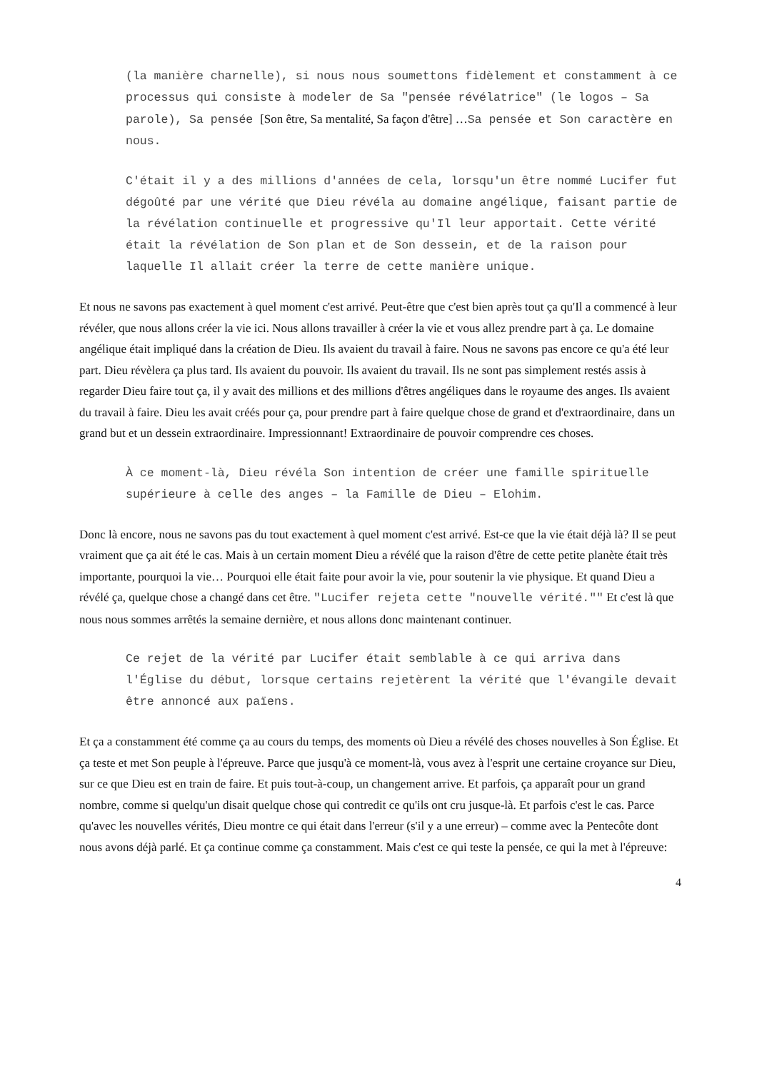(la manière charnelle), si nous nous soumettons fidèlement et constamment à ce processus qui consiste à modeler de Sa "pensée révélatrice" (le logos – Sa parole), Sa pensée [Son être, Sa mentalité, Sa façon d'être] …Sa pensée et Son caractère en nous.
C'était il y a des millions d'années de cela, lorsqu'un être nommé Lucifer fut dégoûté par une vérité que Dieu révéla au domaine angélique, faisant partie de la révélation continuelle et progressive qu'Il leur apportait. Cette vérité était la révélation de Son plan et de Son dessein, et de la raison pour laquelle Il allait créer la terre de cette manière unique.
Et nous ne savons pas exactement à quel moment c'est arrivé. Peut-être que c'est bien après tout ça qu'Il a commencé à leur révéler, que nous allons créer la vie ici. Nous allons travailler à créer la vie et vous allez prendre part à ça. Le domaine angélique était impliqué dans la création de Dieu. Ils avaient du travail à faire. Nous ne savons pas encore ce qu'a été leur part. Dieu révèlera ça plus tard. Ils avaient du pouvoir. Ils avaient du travail. Ils ne sont pas simplement restés assis à regarder Dieu faire tout ça, il y avait des millions et des millions d'êtres angéliques dans le royaume des anges. Ils avaient du travail à faire. Dieu les avait créés pour ça, pour prendre part à faire quelque chose de grand et d'extraordinaire, dans un grand but et un dessein extraordinaire. Impressionnant! Extraordinaire de pouvoir comprendre ces choses.
À ce moment-là, Dieu révéla Son intention de créer une famille spirituelle supérieure à celle des anges – la Famille de Dieu – Elohim.
Donc là encore, nous ne savons pas du tout exactement à quel moment c'est arrivé. Est-ce que la vie était déjà là? Il se peut vraiment que ça ait été le cas. Mais à un certain moment Dieu a révélé que la raison d'être de cette petite planète était très importante, pourquoi la vie… Pourquoi elle était faite pour avoir la vie, pour soutenir la vie physique. Et quand Dieu a révélé ça, quelque chose a changé dans cet être. "Lucifer rejeta cette "nouvelle vérité."" Et c'est là que nous nous sommes arrêtés la semaine dernière, et nous allons donc maintenant continuer.
Ce rejet de la vérité par Lucifer était semblable à ce qui arriva dans l'Église du début, lorsque certains rejetèrent la vérité que l'évangile devait être annoncé aux païens.
Et ça a constamment été comme ça au cours du temps, des moments où Dieu a révélé des choses nouvelles à Son Église. Et ça teste et met Son peuple à l'épreuve. Parce que jusqu'à ce moment-là, vous avez à l'esprit une certaine croyance sur Dieu, sur ce que Dieu est en train de faire. Et puis tout-à-coup, un changement arrive. Et parfois, ça apparaît pour un grand nombre, comme si quelqu'un disait quelque chose qui contredit ce qu'ils ont cru jusque-là. Et parfois c'est le cas. Parce qu'avec les nouvelles vérités, Dieu montre ce qui était dans l'erreur (s'il y a une erreur) – comme avec la Pentecôte dont nous avons déjà parlé. Et ça continue comme ça constamment. Mais c'est ce qui teste la pensée, ce qui la met à l'épreuve:
4